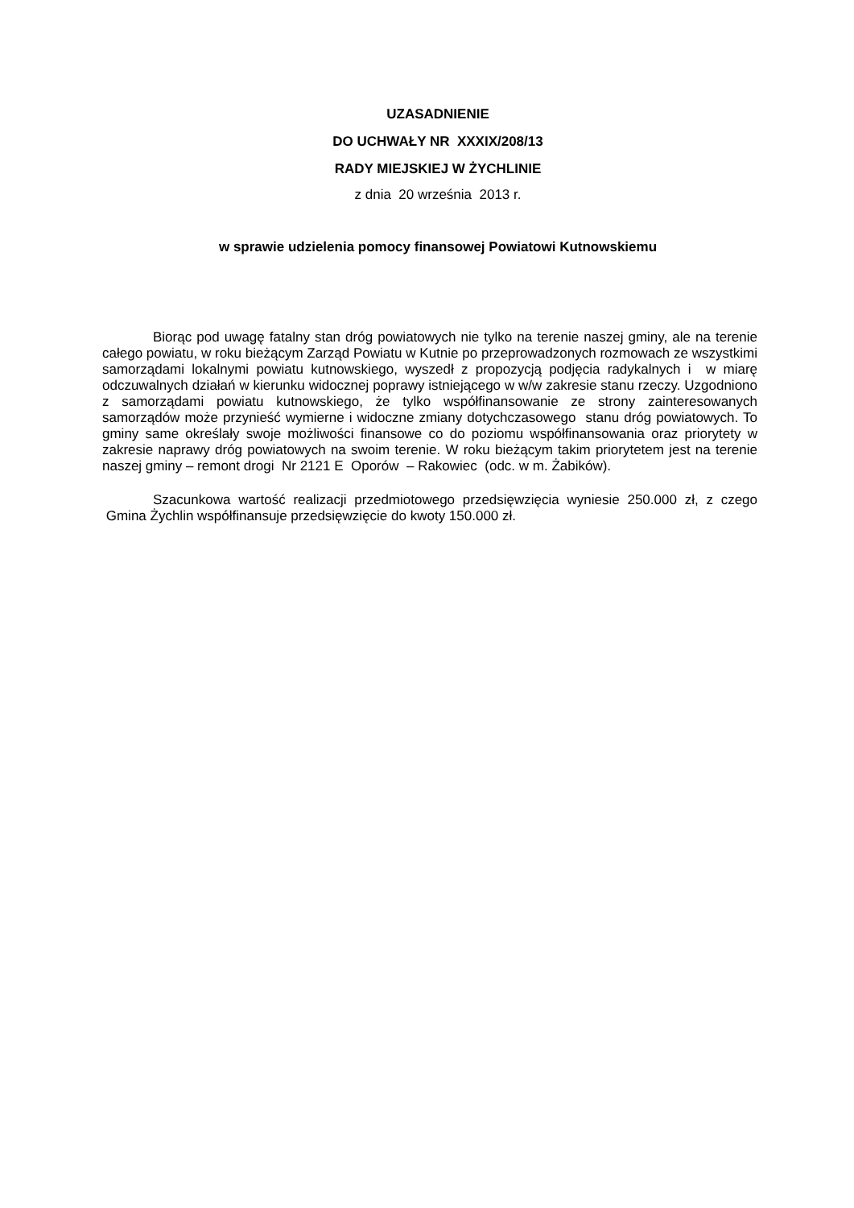UZASADNIENIE
DO UCHWAŁY NR XXXIX/208/13
RADY MIEJSKIEJ W ŻYCHLINIE
z dnia 20 września 2013 r.
w sprawie udzielenia pomocy finansowej Powiatowi Kutnowskiemu
Biorąc pod uwagę fatalny stan dróg powiatowych nie tylko na terenie naszej gminy, ale na terenie całego powiatu, w roku bieżącym Zarząd Powiatu w Kutnie po przeprowadzonych rozmowach ze wszystkimi samorządami lokalnymi powiatu kutnowskiego, wyszedł z propozycją podjęcia radykalnych i w miarę odczuwalnych działań w kierunku widocznej poprawy istniejącego w w/w zakresie stanu rzeczy. Uzgodniono z samorządami powiatu kutnowskiego, że tylko współfinansowanie ze strony zainteresowanych samorządów może przynieść wymierne i widoczne zmiany dotychczasowego stanu dróg powiatowych. To gminy same określały swoje możliwości finansowe co do poziomu współfinansowania oraz priorytety w zakresie naprawy dróg powiatowych na swoim terenie. W roku bieżącym takim priorytetem jest na terenie naszej gminy – remont drogi Nr 2121 E Oporów – Rakowiec (odc. w m. Żabików).
Szacunkowa wartość realizacji przedmiotowego przedsięwzięcia wyniesie 250.000 zł, z czego Gmina Żychlin współfinansuje przedsięwzięcie do kwoty 150.000 zł.